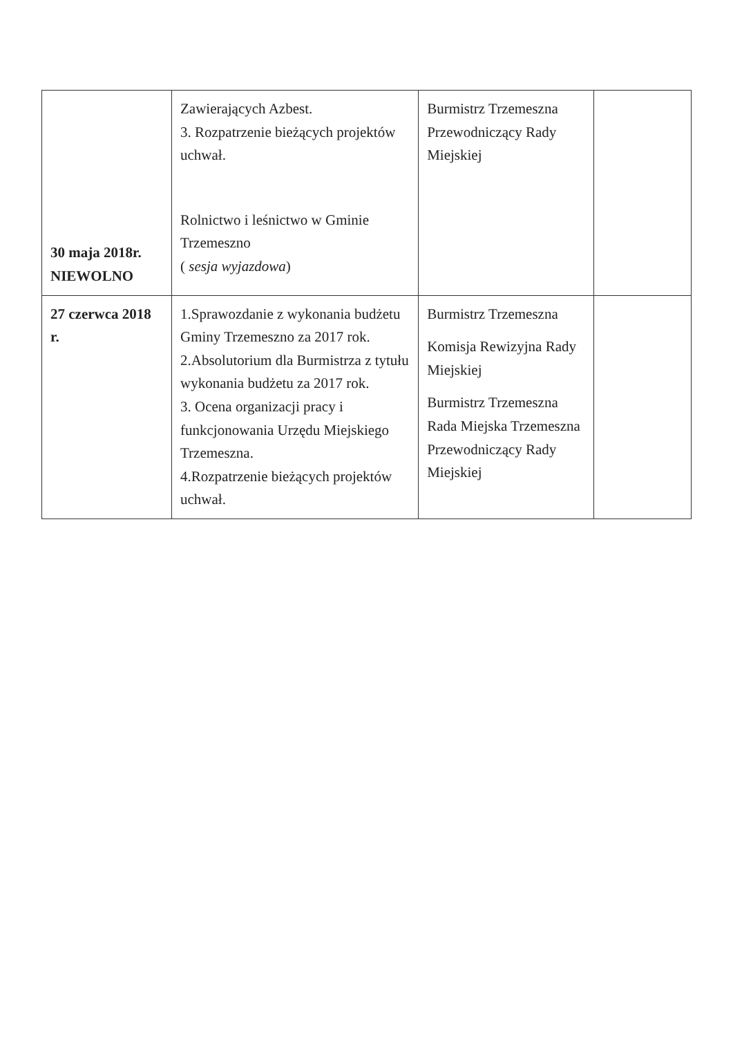| 30 maja 2018r. NIEWOLNO | Zawierających Azbest. 3. Rozpatrzenie bieżących projektów uchwał. Rolnictwo i leśnictwo w Gminie Trzemeszno ( sesja wyjazdowa ) | Burmistrz Trzemeszna Przewodniczący Rady Miejskiej | |
| 27 czerwca 2018 r. | 1.Sprawozdanie z wykonania budżetu Gminy Trzemeszno za 2017 rok. 2.Absolutorium dla Burmistrza z tytułu wykonania budżetu za 2017 rok. 3. Ocena organizacji pracy i funkcjonowania Urzędu Miejskiego Trzemeszna. 4.Rozpatrzenie bieżących projektów uchwał. | Burmistrz Trzemeszna Komisja Rewizyjna Rady Miejskiej Burmistrz Trzemeszna Rada Miejska Trzemeszna Przewodniczący Rady Miejskiej | |